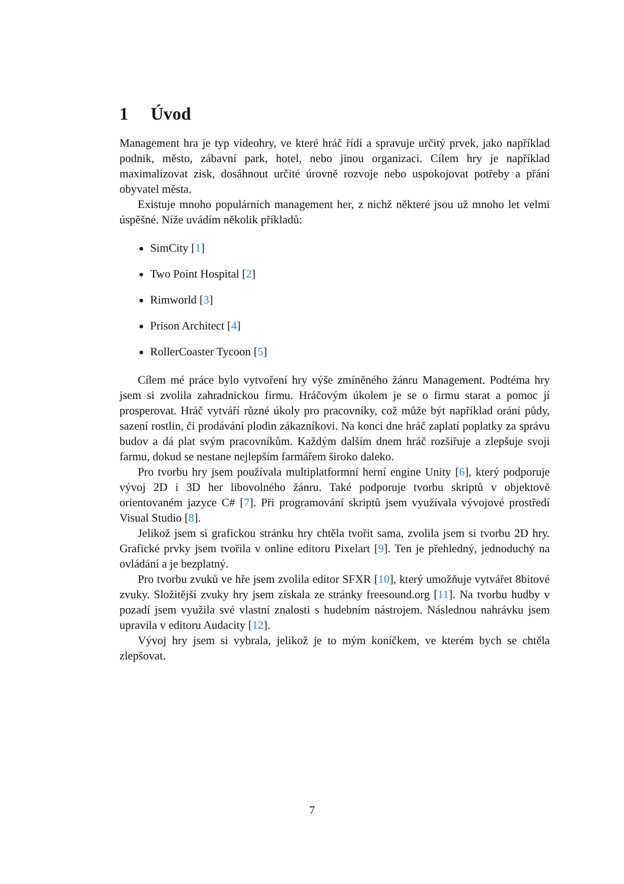1 Úvod
Management hra je typ videohry, ve které hráč řídí a spravuje určitý prvek, jako například podnik, město, zábavní park, hotel, nebo jinou organizaci. Cílem hry je například maximalizovat zisk, dosáhnout určité úrovně rozvoje nebo uspokojovat potřeby a přání obyvatel města.
Existuje mnoho populárních management her, z nichž některé jsou už mnoho let velmi úspěšné. Níže uvádím několik příkladů:
SimCity [1]
Two Point Hospital [2]
Rimworld [3]
Prison Architect [4]
RollerCoaster Tycoon [5]
Cílem mé práce bylo vytvoření hry výše zmíněného žánru Management. Podtéma hry jsem si zvolila zahradnickou firmu. Hráčovým úkolem je se o firmu starat a pomoc jí prosperovat. Hráč vytváří různé úkoly pro pracovníky, což může být například orání půdy, sazení rostlin, či prodávání plodin zákazníkovi. Na konci dne hráč zaplatí poplatky za správu budov a dá plat svým pracovníkům. Každým dalším dnem hráč rozšiřuje a zlepšuje svoji farmu, dokud se nestane nejlepším farmářem široko daleko.
Pro tvorbu hry jsem používala multiplatformní herní engine Unity [6], který podporuje vývoj 2D i 3D her libovolného žánru. Také podporuje tvorbu skriptů v objektově orientovaném jazyce C# [7]. Při programování skriptů jsem využívala vývojové prostředí Visual Studio [8].
Jelikož jsem si grafickou stránku hry chtěla tvořit sama, zvolila jsem si tvorbu 2D hry. Grafické prvky jsem tvořila v online editoru Pixelart [9]. Ten je přehledný, jednoduchý na ovládání a je bezplatný.
Pro tvorbu zvuků ve hře jsem zvolila editor SFXR [10], který umožňuje vytvářet 8bitové zvuky. Složitější zvuky hry jsem získala ze stránky freesound.org [11]. Na tvorbu hudby v pozadí jsem využila své vlastní znalosti s hudebním nástrojem. Následnou nahrávku jsem upravila v editoru Audacity [12].
Vývoj hry jsem si vybrala, jelikož je to mým koníčkem, ve kterém bych se chtěla zlepšovat.
7